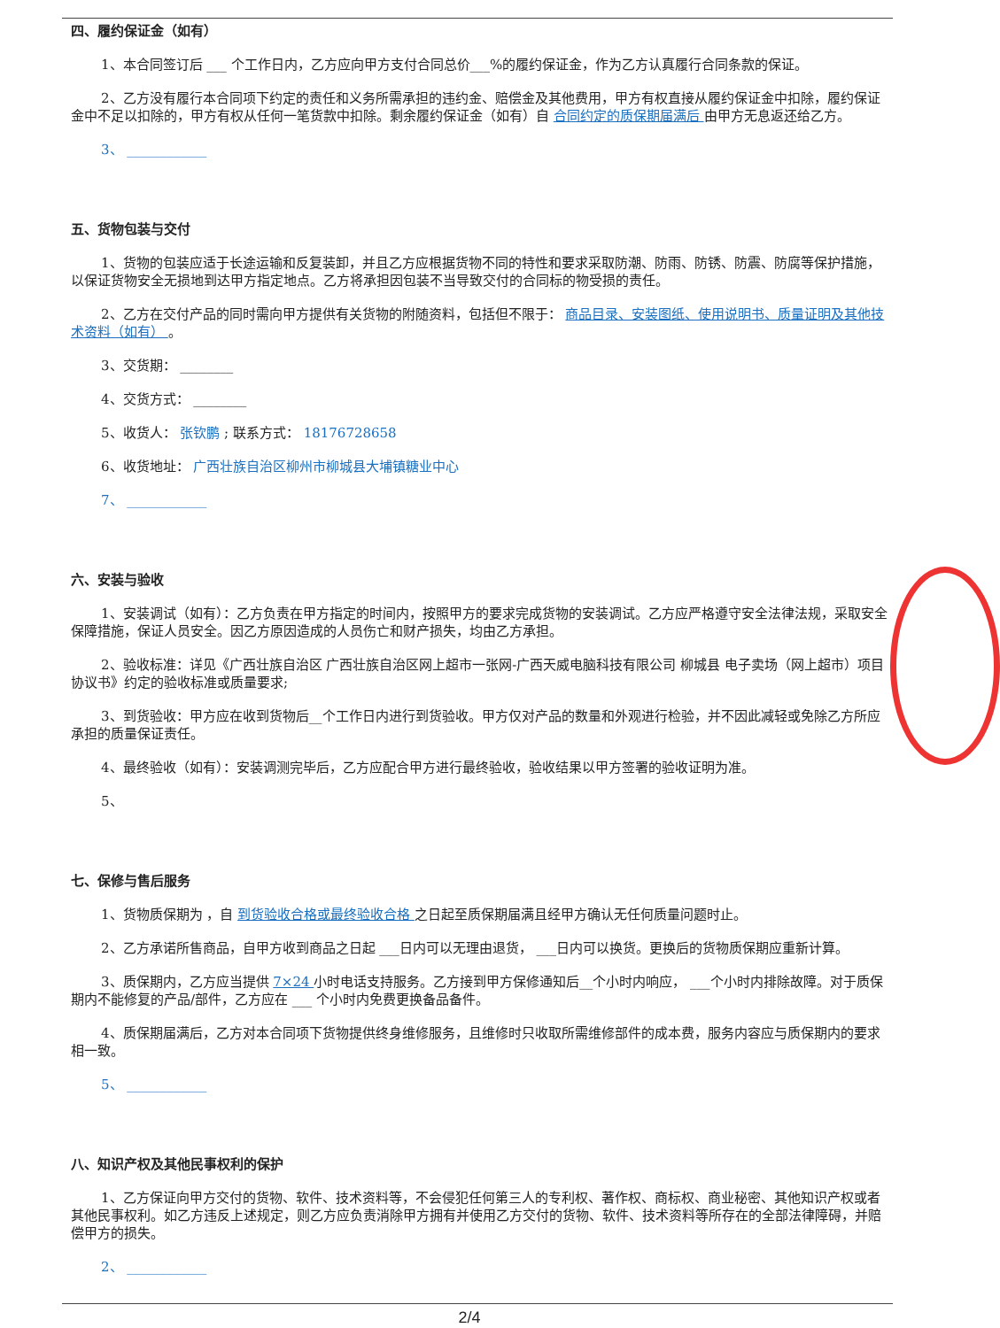四、履约保证金（如有）
1、本合同签订后 ___ 个工作日内，乙方应向甲方支付合同总价___%的履约保证金，作为乙方认真履行合同条款的保证。
2、乙方没有履行本合同项下约定的责任和义务所需承担的违约金、赔偿金及其他费用，甲方有权直接从履约保证金中扣除，履约保证金中不足以扣除的，甲方有权从任何一笔货款中扣除。剩余履约保证金（如有）自 合同约定的质保期届满后 由甲方无息返还给乙方。
3、 ____________
五、货物包装与交付
1、货物的包装应适于长途运输和反复装卸，并且乙方应根据货物不同的特性和要求采取防潮、防雨、防锈、防震、防腐等保护措施，以保证货物安全无损地到达甲方指定地点。乙方将承担因包装不当导致交付的合同标的物受损的责任。
2、乙方在交付产品的同时需向甲方提供有关货物的附随资料，包括但不限于： 商品目录、安装图纸、使用说明书、质量证明及其他技术资料（如有） 。
3、交货期： ________
4、交货方式： ________
5、收货人： 张钦鹏 ; 联系方式： 18176728658
6、收货地址： 广西壮族自治区柳州市柳城县大埔镇糖业中心
7、 ____________
六、安装与验收
1、安装调试（如有）：乙方负责在甲方指定的时间内，按照甲方的要求完成货物的安装调试。乙方应严格遵守安全法律法规，采取安全保障措施，保证人员安全。因乙方原因造成的人员伤亡和财产损失，均由乙方承担。
2、验收标准：详见《广西壮族自治区 广西壮族自治区网上超市一张网-广西天威电脑科技有限公司 柳城县 电子卖场（网上超市）项目协议书》约定的验收标准或质量要求;
3、到货验收：甲方应在收到货物后__个工作日内进行到货验收。甲方仅对产品的数量和外观进行检验，并不因此减轻或免除乙方所应承担的质量保证责任。
4、最终验收（如有）：安装调测完毕后，乙方应配合甲方进行最终验收，验收结果以甲方签署的验收证明为准。
5、
七、保修与售后服务
1、货物质保期为 ，自 到货验收合格或最终验收合格 之日起至质保期届满且经甲方确认无任何质量问题时止。
2、乙方承诺所售商品，自甲方收到商品之日起 ___日内可以无理由退货， ___日内可以换货。更换后的货物质保期应重新计算。
3、质保期内，乙方应当提供 7×24 小时电话支持服务。乙方接到甲方保修通知后__个小时内响应， ___个小时内排除故障。对于质保期内不能修复的产品/部件，乙方应在 ___ 个小时内免费更换备品备件。
4、质保期届满后，乙方对本合同项下货物提供终身维修服务，且维修时只收取所需维修部件的成本费，服务内容应与质保期内的要求相一致。
5、 ____________
八、知识产权及其他民事权利的保护
1、乙方保证向甲方交付的货物、软件、技术资料等，不会侵犯任何第三人的专利权、著作权、商标权、商业秘密、其他知识产权或者其他民事权利。如乙方违反上述规定，则乙方应负责消除甲方拥有并使用乙方交付的货物、软件、技术资料等所存在的全部法律障碍，并赔偿甲方的损失。
2、 ____________
2/4